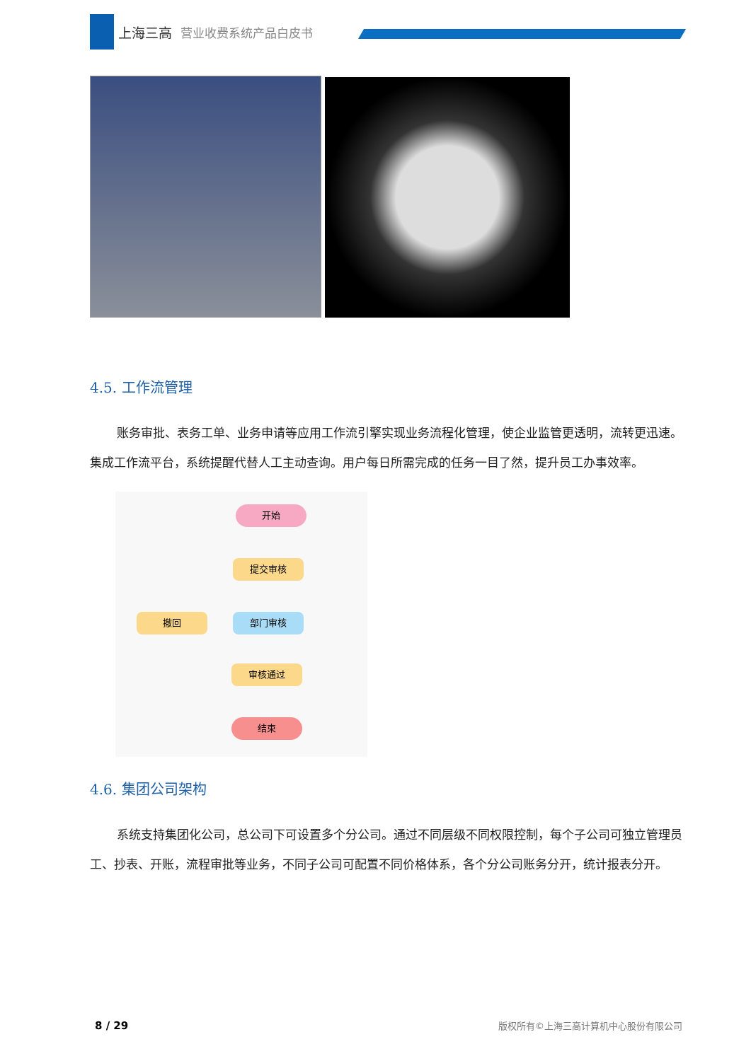上海三高 营业收费系统产品白皮书
4.5. 工作流管理
账务审批、表务工单、业务申请等应用工作流引擎实现业务流程化管理，使企业监管更透明，流转更迅速。集成工作流平台，系统提醒代替人工主动查询。用户每日所需完成的任务一目了然，提升员工办事效率。
开始
提交审核
撤回 部门审核
审核通过
结束
4.6. 集团公司架构
系统支持集团化公司，总公司下可设置多个分公司。通过不同层级不同权限控制，每个子公司可独立管理员工、抄表、开账，流程审批等业务，不同子公司可配置不同价格体系，各个分公司账务分开，统计报表分开。
8 / 29 版权所有©上海三高计算机中心股份有限公司